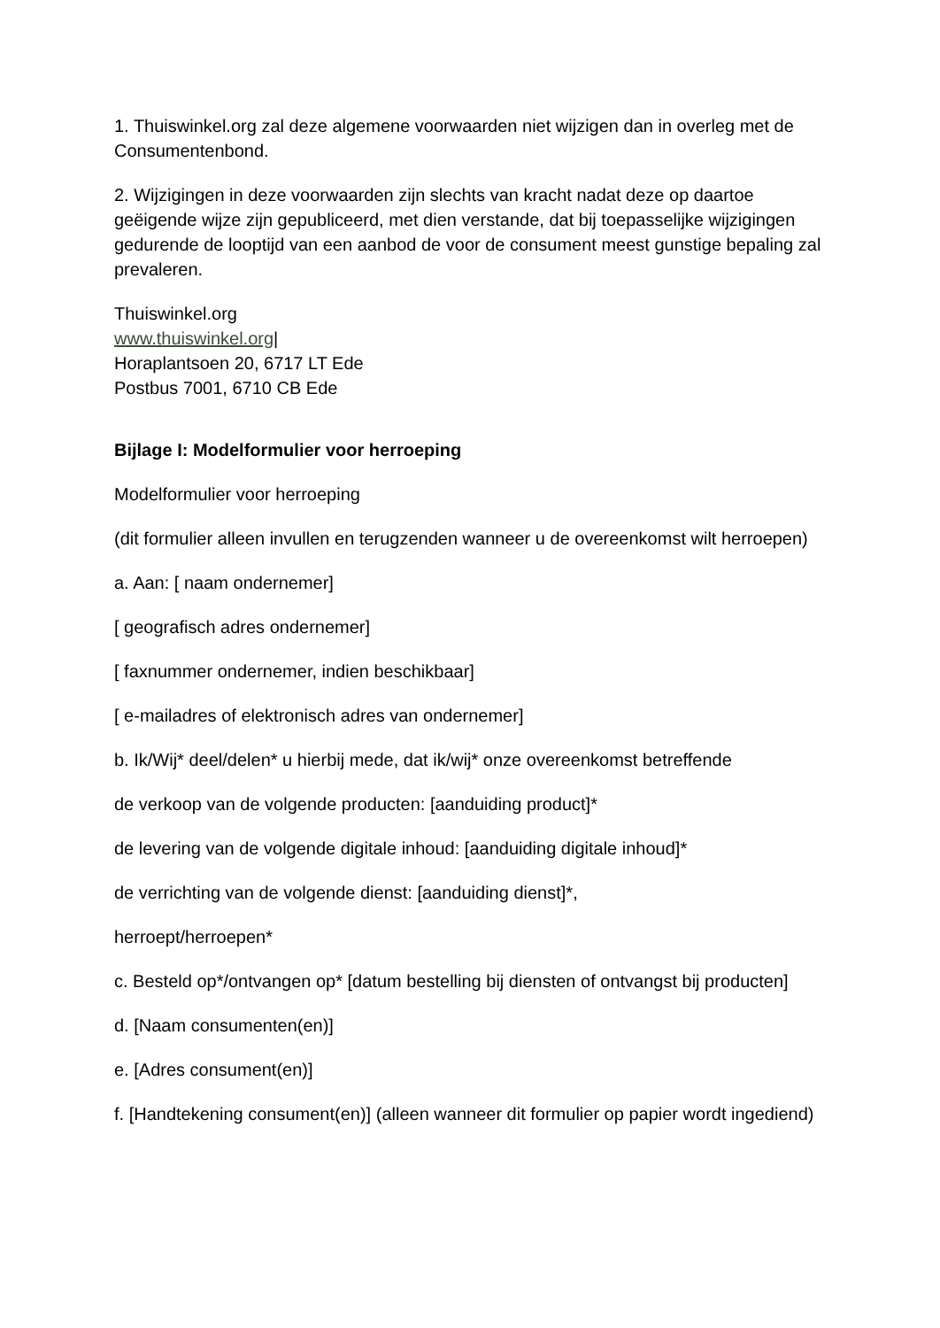1. Thuiswinkel.org zal deze algemene voorwaarden niet wijzigen dan in overleg met de Consumentenbond.
2. Wijzigingen in deze voorwaarden zijn slechts van kracht nadat deze op daartoe geëigende wijze zijn gepubliceerd, met dien verstande, dat bij toepasselijke wijzigingen gedurende de looptijd van een aanbod de voor de consument meest gunstige bepaling zal prevaleren.
Thuiswinkel.org
www.thuiswinkel.org|
Horaplantsoen 20, 6717 LT Ede
Postbus 7001, 6710 CB Ede
Bijlage I: Modelformulier voor herroeping
Modelformulier voor herroeping
(dit formulier alleen invullen en terugzenden wanneer u de overeenkomst wilt herroepen)
a. Aan: [ naam ondernemer]
[ geografisch adres ondernemer]
[ faxnummer ondernemer, indien beschikbaar]
[ e-mailadres of elektronisch adres van ondernemer]
b. Ik/Wij* deel/delen* u hierbij mede, dat ik/wij* onze overeenkomst betreffende
de verkoop van de volgende producten: [aanduiding product]*
de levering van de volgende digitale inhoud: [aanduiding digitale inhoud]*
de verrichting van de volgende dienst: [aanduiding dienst]*,
herroept/herroepen*
c. Besteld op*/ontvangen op* [datum bestelling bij diensten of ontvangst bij producten]
d. [Naam consumenten(en)]
e. [Adres consument(en)]
f. [Handtekening consument(en)] (alleen wanneer dit formulier op papier wordt ingediend)